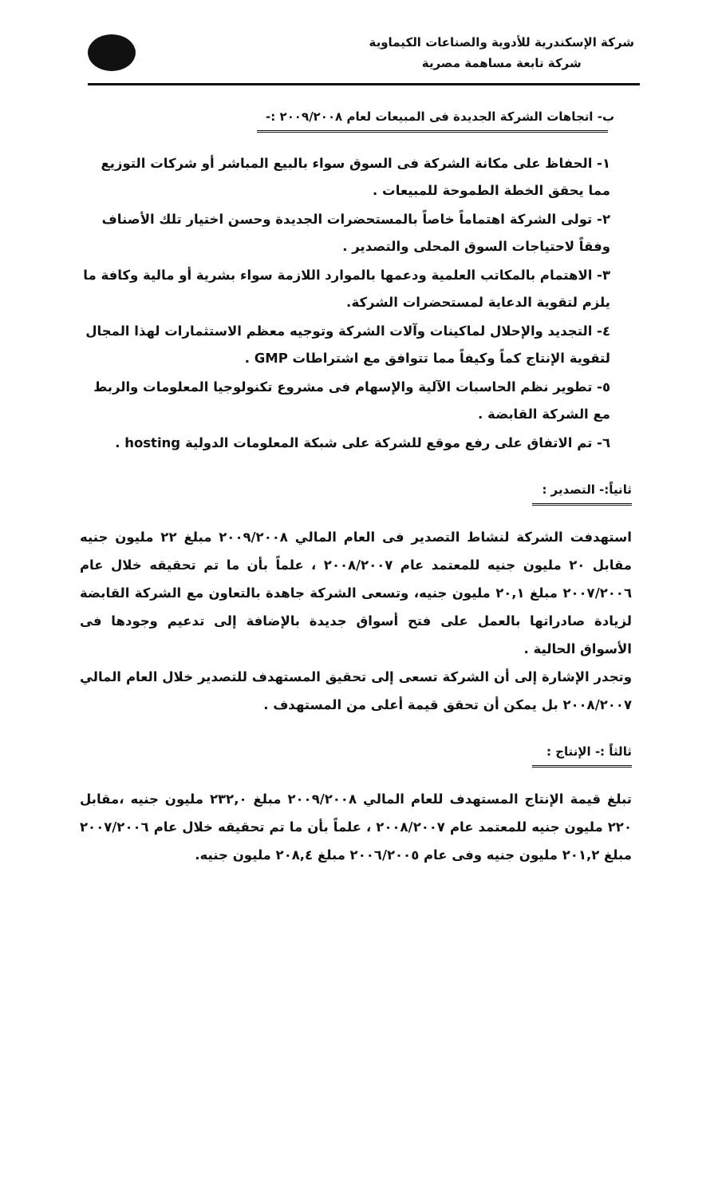شركة الإسكندرية للأدوية والصناعات الكيماوية
شركة تابعة مساهمة مصرية
ب- اتجاهات الشركة الجديدة فى المبيعات لعام ٢٠٠٩/٢٠٠٨ :-
١- الحفاظ على مكانة الشركة فى السوق سواء بالبيع المباشر أو شركات التوزيع مما يحقق الخطة الطموحة للمبيعات .
٢- تولى الشركة اهتماماً خاصاً بالمستحضرات الجديدة وحسن اختيار تلك الأصناف وفقاً لاحتياجات السوق المحلى والتصدير .
٣- الاهتمام بالمكاتب العلمية ودعمها بالموارد اللازمة سواء بشرية أو مالية وكافة ما يلزم لتقوية الدعاية لمستحضرات الشركة.
٤- التجديد والإحلال لماكينات وآلات الشركة وتوجيه معظم الاستثمارات لهذا المجال لتقوية الإنتاج كماً وكيفاً مما تتوافق مع اشتراطات GMP .
٥- تطوير نظم الحاسبات الآلية والإسهام فى مشروع تكنولوجيا المعلومات والربط مع الشركة القابضة .
٦- تم الاتفاق على رفع موقع للشركة على شبكة المعلومات الدولية hosting .
ثانياً:- التصدير :
استهدفت الشركة لنشاط التصدير فى العام المالي ٢٠٠٩/٢٠٠٨ مبلغ ٢٢ مليون جنيه مقابل ٢٠ مليون جنيه للمعتمد عام ٢٠٠٨/٢٠٠٧ ، علماً بأن ما تم تحقيقه خلال عام ٢٠٠٧/٢٠٠٦ مبلغ ٢٠,١ مليون جنيه، وتسعى الشركة جاهدة بالتعاون مع الشركة القابضة لزيادة صادراتها بالعمل على فتح أسواق جديدة بالإضافة إلى تدعيم وجودها فى الأسواق الحالية .
وتجدر الإشارة إلى أن الشركة تسعى إلى تحقيق المستهدف للتصدير خلال العام المالي ٢٠٠٨/٢٠٠٧ بل يمكن أن تحقق قيمة أعلى من المستهدف .
ثالثاً :- الإنتاج :
تبلغ قيمة الإنتاج المستهدف للعام المالي ٢٠٠٩/٢٠٠٨ مبلغ ٢٣٢,٠ مليون جنيه ،مقابل ٢٢٠ مليون جنيه للمعتمد عام ٢٠٠٨/٢٠٠٧ ، علماً بأن ما تم تحقيقه خلال عام ٢٠٠٧/٢٠٠٦ مبلغ ٢٠١,٢ مليون جنيه وفى عام ٢٠٠٦/٢٠٠٥ مبلغ ٢٠٨,٤ مليون جنيه.